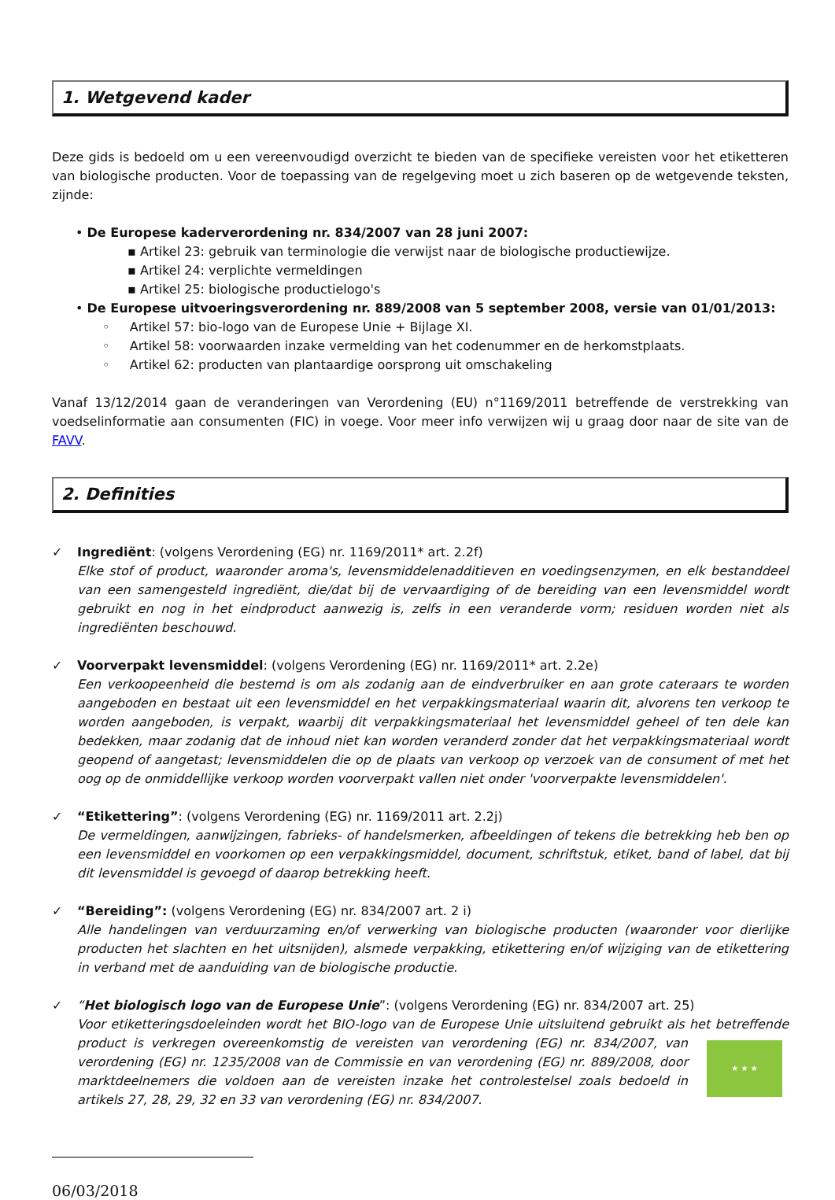1. Wetgevend kader
Deze gids is bedoeld om u een vereenvoudigd overzicht te bieden van de specifieke vereisten voor het etiketteren van biologische producten. Voor de toepassing van de regelgeving moet u zich baseren op de wetgevende teksten, zijnde:
• De Europese kaderverordening nr. 834/2007 van 28 juni 2007:
▪ Artikel 23: gebruik van terminologie die verwijst naar de biologische productiewijze.
▪ Artikel 24: verplichte vermeldingen
▪ Artikel 25: biologische productielogo's
• De Europese uitvoeringsverordening nr. 889/2008 van 5 september 2008, versie van 01/01/2013:
◦ Artikel 57: bio-logo van de Europese Unie + Bijlage XI.
◦ Artikel 58: voorwaarden inzake vermelding van het codenummer en de herkomstplaats.
◦ Artikel 62: producten van plantaardige oorsprong uit omschakeling
Vanaf 13/12/2014 gaan de veranderingen van Verordening (EU) n°1169/2011 betreffende de verstrekking van voedselinformatie aan consumenten (FIC) in voege. Voor meer info verwijzen wij u graag door naar de site van de FAVV.
2. Definities
✓ Ingrediënt: (volgens Verordening (EG) nr. 1169/2011* art. 2.2f)
Elke stof of product, waaronder aroma's, levensmiddelenadditieven en voedingsenzymen, en elk bestanddeel van een samengesteld ingrediënt, die/dat bij de vervaardiging of de bereiding van een levensmiddel wordt gebruikt en nog in het eindproduct aanwezig is, zelfs in een veranderde vorm; residuen worden niet als ingrediënten beschouwd.
✓ Voorverpakt levensmiddel: (volgens Verordening (EG) nr. 1169/2011* art. 2.2e)
Een verkoopeenheid die bestemd is om als zodanig aan de eindverbruiker en aan grote cateraars te worden aangeboden en bestaat uit een levensmiddel en het verpakkingsmateriaal waarin dit, alvorens ten verkoop te worden aangeboden, is verpakt, waarbij dit verpakkingsmateriaal het levensmiddel geheel of ten dele kan bedekken, maar zodanig dat de inhoud niet kan worden veranderd zonder dat het verpakkingsmateriaal wordt geopend of aangetast; levensmiddelen die op de plaats van verkoop op verzoek van de consument of met het oog op de onmiddellijke verkoop worden voorverpakt vallen niet onder 'voorverpakte levensmiddelen'.
✓ “Etikettering”: (volgens Verordening (EG) nr. 1169/2011 art. 2.2j)
De vermeldingen, aanwijzingen, fabrieks- of handelsmerken, afbeeldingen of tekens die betrekking heb ben op een levensmiddel en voorkomen op een verpakkingsmiddel, document, schriftstuk, etiket, band of label, dat bij dit levensmiddel is gevoegd of daarop betrekking heeft.
✓ “Bereiding”: (volgens Verordening (EG) nr. 834/2007 art. 2 i)
Alle handelingen van verduurzaming en/of verwerking van biologische producten (waaronder voor dierlijke producten het slachten en het uitsnijden), alsmede verpakking, etikettering en/of wijziging van de etikettering in verband met de aanduiding van de biologische productie.
✓ “Het biologisch logo van de Europese Unie”: (volgens Verordening (EG) nr. 834/2007 art. 25)
Voor etiketteringsdoeleinden wordt het BIO-logo van de Europese Unie uitsluitend gebruikt als het betreffende ★ ★ ★ product is verkregen overeenkomstig de vereisten van verordening (EG) nr. 834/2007, van verordening (EG) nr. 1235/2008 van de Commissie en van verordening (EG) nr. 889/2008, door marktdeelnemers die voldoen aan de vereisten inzake het controlestelsel zoals bedoeld in artikels 27, 28, 29, 32 en 33 van verordening (EG) nr. 834/2007.
06/03/2018